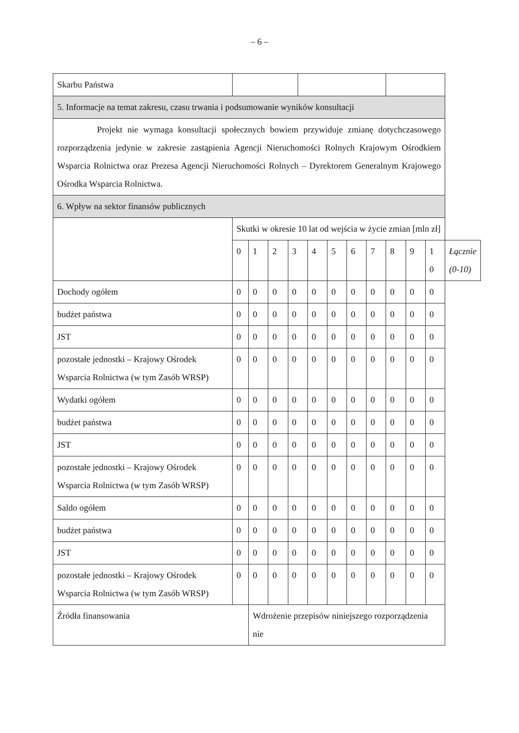– 6 –
| Skarbu Państwa | | | | | | | | | | | | | |
| 5. Informacje na temat zakresu, czasu trwania i podsumowanie wyników konsultacji | | | | | | | | | | | | | |
| Projekt nie wymaga konsultacji społecznych bowiem przywiduje zmianę dotychczasowego rozporządzenia jedynie w zakresie zastąpienia Agencji Nieruchomości Rolnych Krajowym Ośrodkiem Wsparcia Rolnictwa oraz Prezesa Agencji Nieruchomości Rolnych – Dyrektorem Generalnym Krajowego Ośrodka Wsparcia Rolnictwa. | | | | | | | | | | | | | |
| 6. Wpływ na sektor finansów publicznych | | | | | | | | | | | | | |
| | Skutki w okresie 10 lat od wejścia w życie zmian [mln zł] | | | | | | | | | | | | |
| | 0 | 1 | 2 | 3 | | 4 | 5 | 6 | 7 | 8 | 9 | 1 0 | Łącznie (0-10) |
| Dochody ogółem | 0 | 0 | 0 | 0 | | 0 | 0 | 0 | 0 | 0 | 0 | 0 | |
| budżet państwa | 0 | 0 | 0 | 0 | | 0 | 0 | 0 | 0 | 0 | 0 | 0 | |
| JST | 0 | 0 | 0 | 0 | | 0 | 0 | 0 | 0 | 0 | 0 | 0 | |
| pozostałe jednostki – Krajowy Ośrodek Wsparcia Rolnictwa (w tym Zasób WRSP) | 0 | 0 | 0 | 0 | | 0 | 0 | 0 | 0 | 0 | 0 | 0 | |
| Wydatki ogółem | 0 | 0 | 0 | 0 | | 0 | 0 | 0 | 0 | 0 | 0 | 0 | |
| budżet państwa | 0 | 0 | 0 | 0 | | 0 | 0 | 0 | 0 | 0 | 0 | 0 | |
| JST | 0 | 0 | 0 | 0 | | 0 | 0 | 0 | 0 | 0 | 0 | 0 | |
| pozostałe jednostki – Krajowy Ośrodek Wsparcia Rolnictwa (w tym Zasób WRSP) | 0 | 0 | 0 | 0 | | 0 | 0 | 0 | 0 | 0 | 0 | 0 | |
| Saldo ogółem | 0 | 0 | 0 | 0 | | 0 | 0 | 0 | 0 | 0 | 0 | 0 | |
| budżet państwa | 0 | 0 | 0 | 0 | | 0 | 0 | 0 | 0 | 0 | 0 | 0 | |
| JST | 0 | 0 | 0 | 0 | | 0 | 0 | 0 | 0 | 0 | 0 | 0 | |
| pozostałe jednostki – Krajowy Ośrodek Wsparcia Rolnictwa (w tym Zasób WRSP) | 0 | 0 | 0 | 0 | | 0 | 0 | 0 | 0 | 0 | 0 | 0 | |
| Źródła finansowania | | Wdrożenie przepisów niniejszego rozporządzenia nie | | | | | | | | | | | |